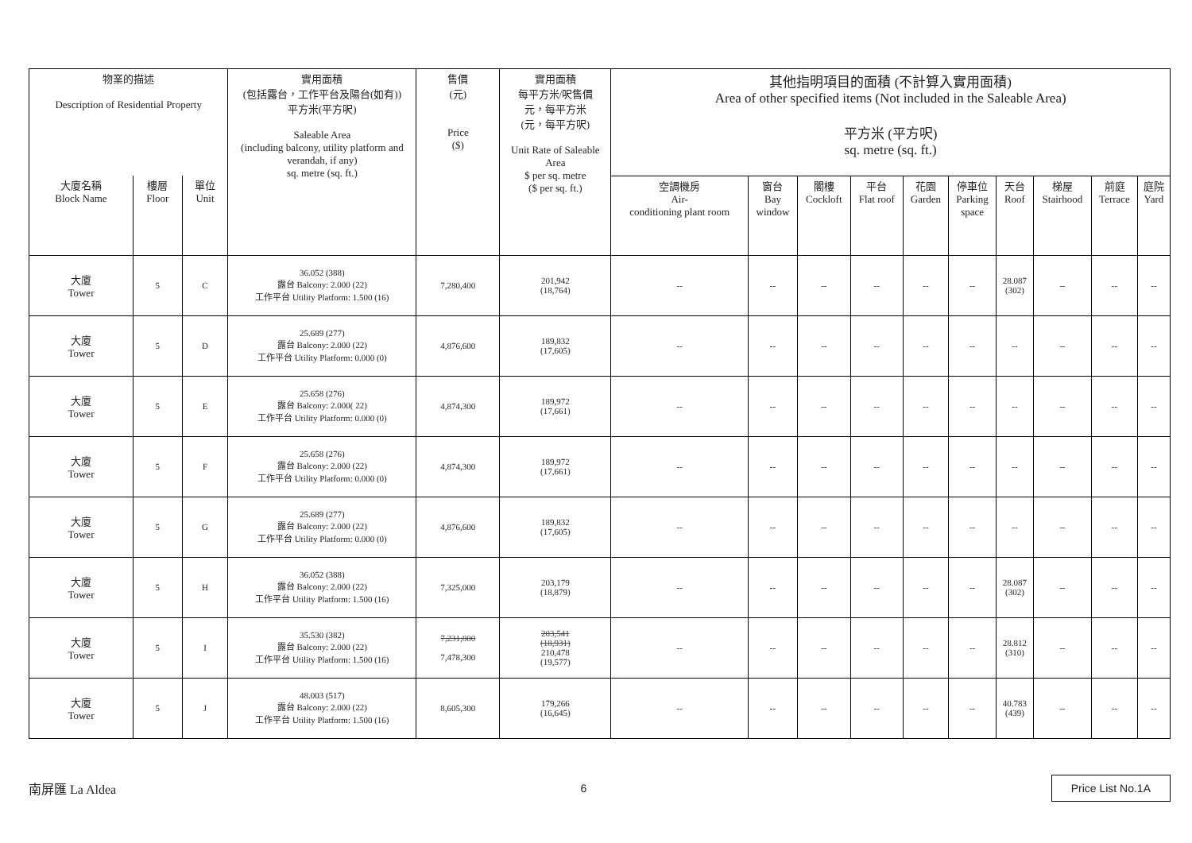| 物業的描述 Description of Residential Property | | | 實用面積 (包括露台，工作平台及陽台(如有)) 平方米(平方呎) Saleable Area (including balcony, utility platform and verandah, if any) sq. metre (sq. ft.) | 售價 (元) Price ($) | 實用面積 每平方米/呎售價 元，每平方米 (元，每平方呎) Unit Rate of Saleable Area $ per sq. metre ($ per sq. ft.) | 其他指明項目的面積 (不計算入實用面積) Area of other specified items (Not included in the Saleable Area) 平方米 (平方呎) sq. metre (sq. ft.) | | | | | | | | | |
| --- | --- | --- | --- | --- | --- | --- | --- | --- | --- | --- | --- | --- | --- | --- | --- |
| 大廈名稱 Block Name | 樓層 Floor | 單位 Unit | | | | 空調機房 Air- conditioning plant room | 窗台 Bay window | 閣樓 Cockloft | 平台 Flat roof | 花園 Garden | 停車位 Parking space | 天台 Roof | 梯屋 Stairhood | 前庭 Terrace | 庭院 Yard |
| 大廈 Tower | 5 | C | 36.052 (388) 露台 Balcony: 2.000 (22) 工作平台 Utility Platform: 1.500 (16) | 7,280,400 | 201,942 (18,764) | -- | -- | -- | -- | -- | -- | 28.087 (302) | -- | -- | -- |
| 大廈 Tower | 5 | D | 25.689 (277) 露台 Balcony: 2.000 (22) 工作平台 Utility Platform: 0.000 (0) | 4,876,600 | 189,832 (17,605) | -- | -- | -- | -- | -- | -- | -- | -- | -- | -- |
| 大廈 Tower | 5 | E | 25.658 (276) 露台 Balcony: 2.000( 22) 工作平台 Utility Platform: 0.000 (0) | 4,874,300 | 189,972 (17,661) | -- | -- | -- | -- | -- | -- | -- | -- | -- | -- |
| 大廈 Tower | 5 | F | 25.658 (276) 露台 Balcony: 2.000 (22) 工作平台 Utility Platform: 0.000 (0) | 4,874,300 | 189,972 (17,661) | -- | -- | -- | -- | -- | -- | -- | -- | -- | -- |
| 大廈 Tower | 5 | G | 25.689 (277) 露台 Balcony: 2.000 (22) 工作平台 Utility Platform: 0.000 (0) | 4,876,600 | 189,832 (17,605) | -- | -- | -- | -- | -- | -- | -- | -- | -- | -- |
| 大廈 Tower | 5 | H | 36.052 (388) 露台 Balcony: 2.000 (22) 工作平台 Utility Platform: 1.500 (16) | 7,325,000 | 203,179 (18,879) | -- | -- | -- | -- | -- | -- | 28.087 (302) | -- | -- | -- |
| 大廈 Tower | 5 | I | 35.530 (382) 露台 Balcony: 2.000 (22) 工作平台 Utility Platform: 1.500 (16) | 7,231,800 7,478,300 | 203,541 (18,931) 210,478 (19,577) | -- | -- | -- | -- | -- | -- | 28.812 (310) | -- | -- | -- |
| 大廈 Tower | 5 | J | 48.003 (517) 露台 Balcony: 2.000 (22) 工作平台 Utility Platform: 1.500 (16) | 8,605,300 | 179,266 (16,645) | -- | -- | -- | -- | -- | -- | 40.783 (439) | -- | -- | -- |
南屏匯 La Aldea 6 Price List No.1A